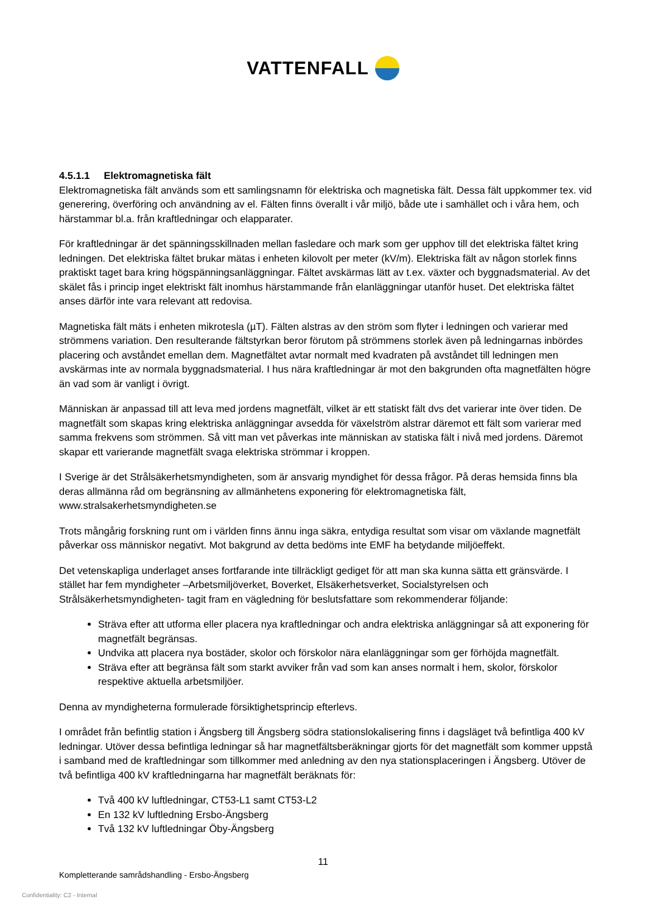VATTENFALL
4.5.1.1 Elektromagnetiska fält
Elektromagnetiska fält används som ett samlingsnamn för elektriska och magnetiska fält. Dessa fält uppkommer tex. vid generering, överföring och användning av el. Fälten finns överallt i vår miljö, både ute i samhället och i våra hem, och härstammar bl.a. från kraftledningar och elapparater.
För kraftledningar är det spänningsskillnaden mellan fasledare och mark som ger upphov till det elektriska fältet kring ledningen. Det elektriska fältet brukar mätas i enheten kilovolt per meter (kV/m). Elektriska fält av någon storlek finns praktiskt taget bara kring högspänningsanläggningar. Fältet avskärmas lätt av t.ex. växter och byggnadsmaterial. Av det skälet fås i princip inget elektriskt fält inomhus härstammande från elanläggningar utanför huset. Det elektriska fältet anses därför inte vara relevant att redovisa.
Magnetiska fält mäts i enheten mikrotesla (µT). Fälten alstras av den ström som flyter i ledningen och varierar med strömmens variation. Den resulterande fältstyrkan beror förutom på strömmens storlek även på ledningarnas inbördes placering och avståndet emellan dem. Magnetfältet avtar normalt med kvadraten på avståndet till ledningen men avskärmas inte av normala byggnadsmaterial. I hus nära kraftledningar är mot den bakgrunden ofta magnetfälten högre än vad som är vanligt i övrigt.
Människan är anpassad till att leva med jordens magnetfält, vilket är ett statiskt fält dvs det varierar inte över tiden. De magnetfält som skapas kring elektriska anläggningar avsedda för växelström alstrar däremot ett fält som varierar med samma frekvens som strömmen. Så vitt man vet påverkas inte människan av statiska fält i nivå med jordens. Däremot skapar ett varierande magnetfält svaga elektriska strömmar i kroppen.
I Sverige är det Strålsäkerhetsmyndigheten, som är ansvarig myndighet för dessa frågor. På deras hemsida finns bla deras allmänna råd om begränsning av allmänhetens exponering för elektromagnetiska fält, www.stralsakerhetsmyndigheten.se
Trots mångårig forskning runt om i världen finns ännu inga säkra, entydiga resultat som visar om växlande magnetfält påverkar oss människor negativt. Mot bakgrund av detta bedöms inte EMF ha betydande miljöeffekt.
Det vetenskapliga underlaget anses fortfarande inte tillräckligt gediget för att man ska kunna sätta ett gränsvärde. I stället har fem myndigheter –Arbetsmiljöverket, Boverket, Elsäkerhetsverket, Socialstyrelsen och Strålsäkerhetsmyndigheten- tagit fram en vägledning för beslutsfattare som rekommenderar följande:
Sträva efter att utforma eller placera nya kraftledningar och andra elektriska anläggningar så att exponering för magnetfält begränsas.
Undvika att placera nya bostäder, skolor och förskolor nära elanläggningar som ger förhöjda magnetfält.
Sträva efter att begränsa fält som starkt avviker från vad som kan anses normalt i hem, skolor, förskolor respektive aktuella arbetsmiljöer.
Denna av myndigheterna formulerade försiktighetsprincip efterlevs.
I området från befintlig station i Ängsberg till Ängsberg södra stationslokalisering finns i dagsläget två befintliga 400 kV ledningar. Utöver dessa befintliga ledningar så har magnetfältsberäkningar gjorts för det magnetfält som kommer uppstå i samband med de kraftledningar som tillkommer med anledning av den nya stationsplaceringen i Ängsberg. Utöver de två befintliga 400 kV kraftledningarna har magnetfält beräknats för:
Två 400 kV luftledningar, CT53-L1 samt CT53-L2
En 132 kV luftledning Ersbo-Ängsberg
Två 132 kV luftledningar Öby-Ängsberg
11
Kompletterande samrådshandling - Ersbo-Ängsberg
Confidentiality: C2 - Internal